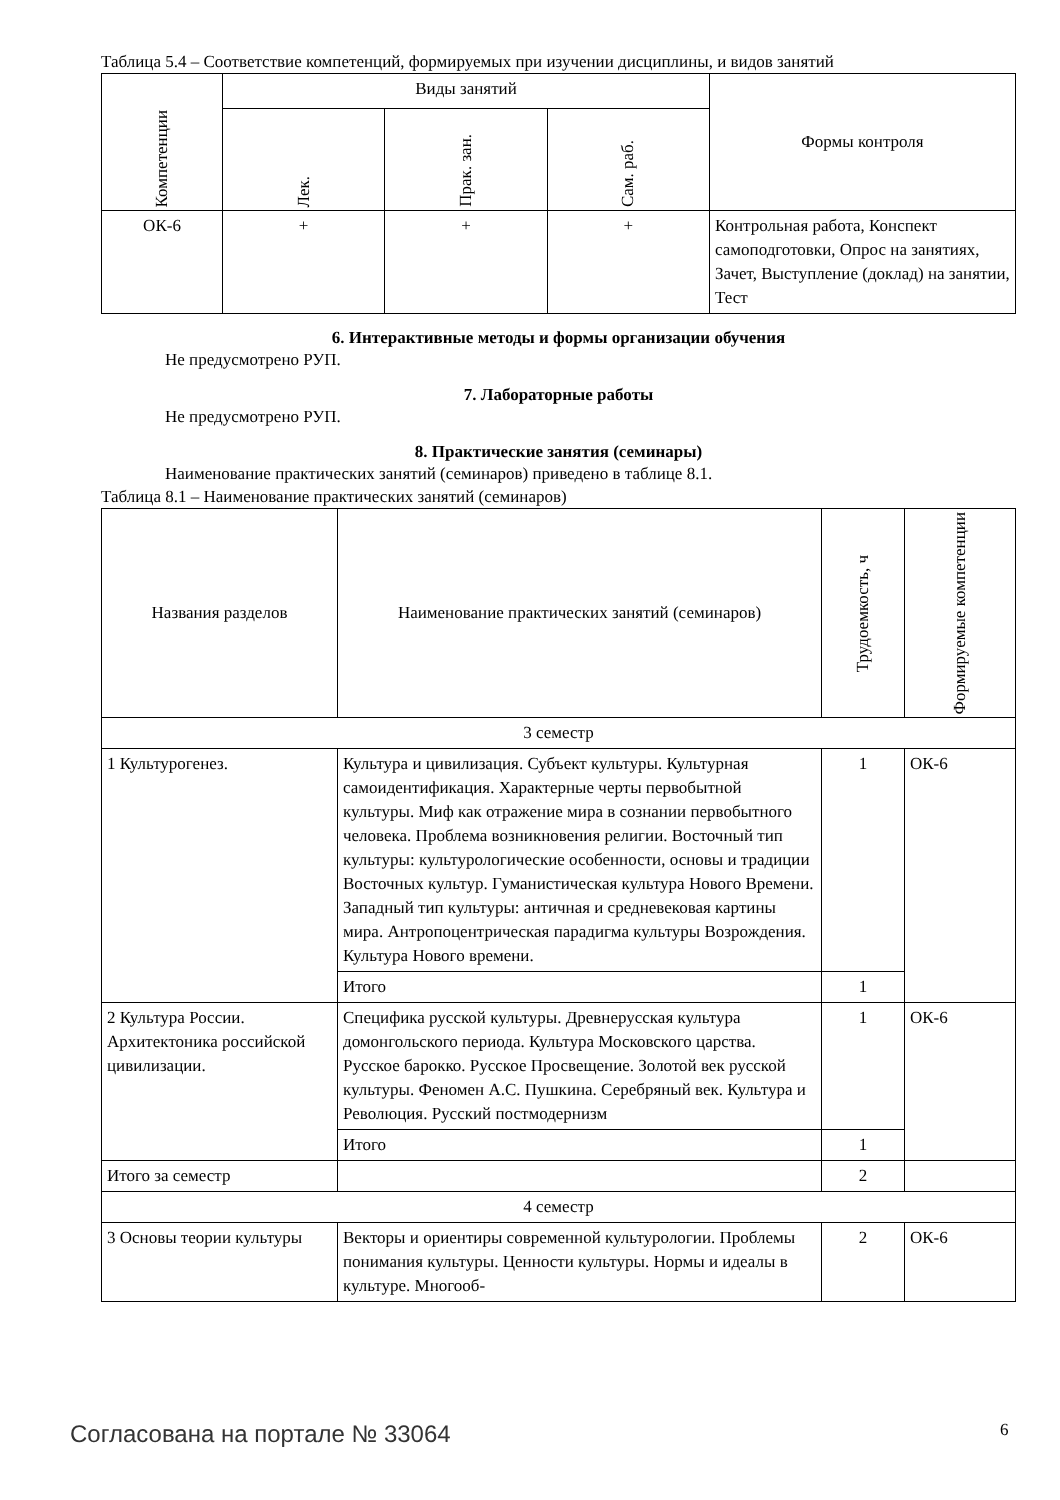Таблица 5.4 – Соответствие компетенций, формируемых при изучении дисциплины, и видов занятий
| Компетенции | Виды занятий | | | Формы контроля |
| --- | --- | --- | --- | --- |
| | Лек. | Прак. зан. | Сам. раб. | |
| ОК-6 | + | + | + | Контрольная работа, Конспект самоподготовки, Опрос на занятиях, Зачет, Выступление (доклад) на занятии, Тест |
6. Интерактивные методы и формы организации обучения
Не предусмотрено РУП.
7. Лабораторные работы
Не предусмотрено РУП.
8. Практические занятия (семинары)
Наименование практических занятий (семинаров) приведено в таблице 8.1.
Таблица 8.1 – Наименование практических занятий (семинаров)
| Названия разделов | Наименование практических занятий (семинаров) | Трудоемкость, ч | Формируемые компетенции |
| --- | --- | --- | --- |
| 3 семестр | | | |
| 1 Культурогенез. | Культура и цивилизация. Субъект культуры. Культурная самоидентификация. Характерные черты первобытной культуры. Миф как отражение мира в сознании первобытного человека. Проблема возникновения религии. Восточный тип культуры: культурологические особенности, основы и традиции Восточных культур. Гуманистическая культура Нового Времени. Западный тип культуры: античная и средневековая картины мира. Антропоцентрическая парадигма культуры Возрождения. Культура Нового времени. | 1 | ОК-6 |
| | Итого | 1 | |
| 2 Культура России. Архитектоника российской цивилизации. | Специфика русской культуры. Древнерусская культура домонгольского периода. Культура Московского царства. Русское барокко. Русское Просвещение. Золотой век русской культуры. Феномен А.С. Пушкина. Серебряный век. Культура и Революция. Русский постмодернизм | 1 | ОК-6 |
| | Итого | 1 | |
| Итого за семестр | | 2 | |
| 4 семестр | | | |
| 3 Основы теории культуры | Векторы и ориентиры современной культурологии. Проблемы понимания культуры. Ценности культуры. Нормы и идеалы в культуре. Многооб- | 2 | ОК-6 |
Согласована на портале № 33064 6